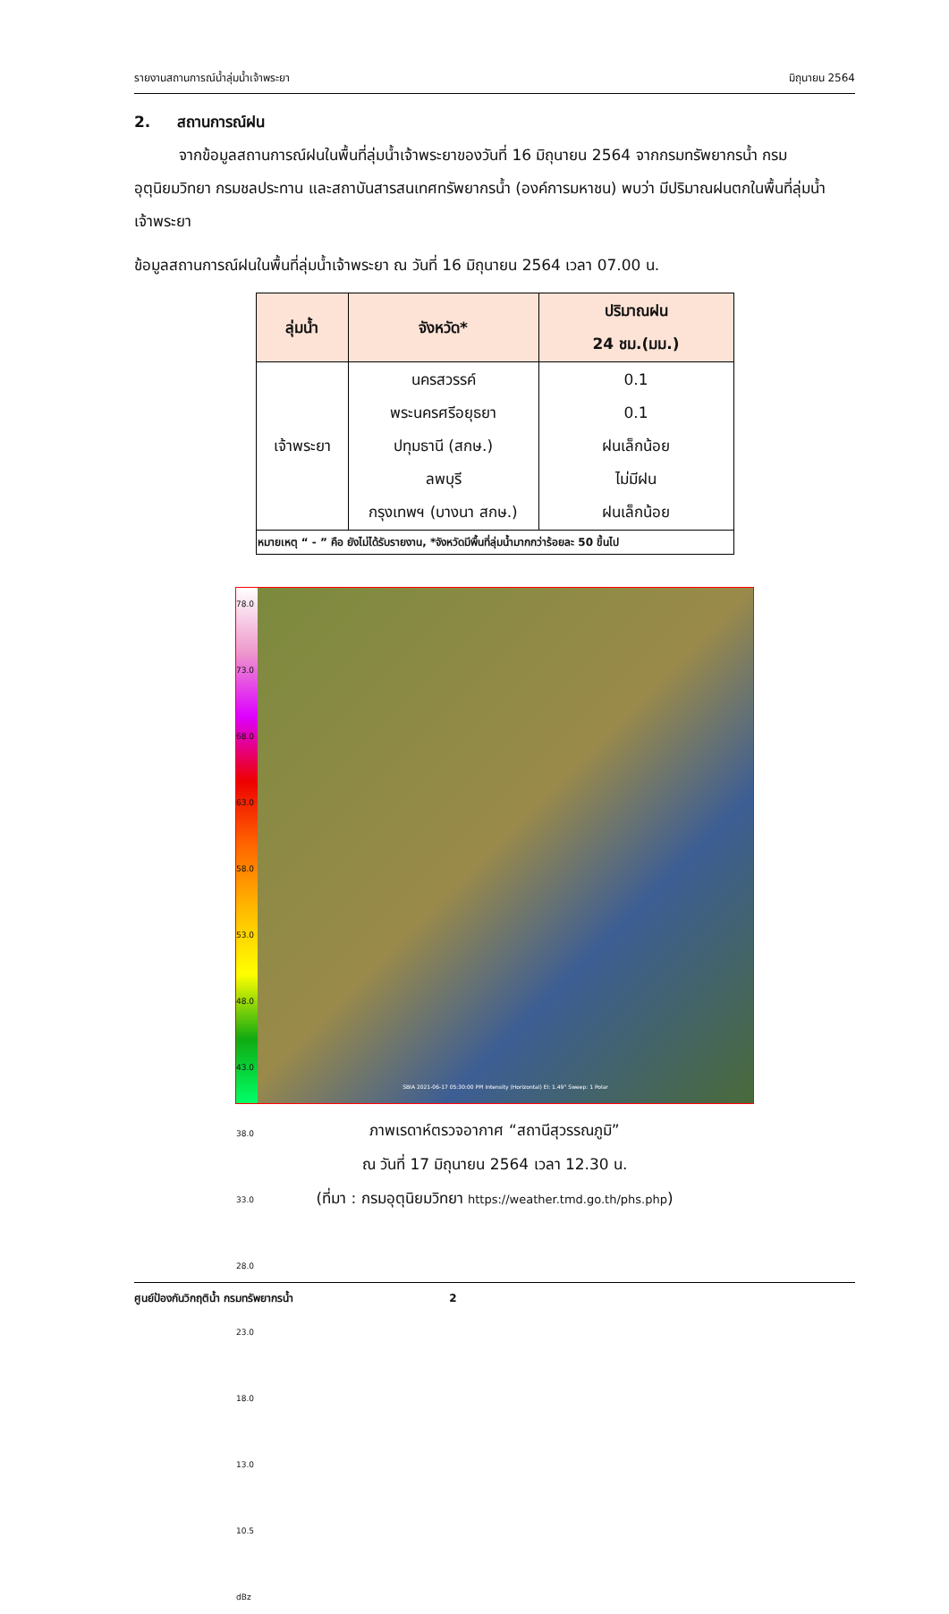รายงานสถานการณ์น้ำลุ่มน้ำเจ้าพระยา มิถุนายน 2564
2. สถานการณ์ฝน
จากข้อมูลสถานการณ์ฝนในพื้นที่ลุ่มน้ำเจ้าพระยาของวันที่ 16 มิถุนายน 2564 จากกรมทรัพยากรน้ำ กรมอุตุนิยมวิทยา กรมชลประทาน และสถาบันสารสนเทศทรัพยากรน้ำ (องค์การมหาชน) พบว่า มีปริมาณฝนตกในพื้นที่ลุ่มน้ำเจ้าพระยา
ข้อมูลสถานการณ์ฝนในพื้นที่ลุ่มน้ำเจ้าพระยา ณ วันที่ 16 มิถุนายน 2564 เวลา 07.00 น.
| ลุ่มน้ำ | จังหวัด* | ปริมาณฝน 24 ชม.(มม.) |
| --- | --- | --- |
| เจ้าพระยา | นครสวรรค์ พระนครศรีอยุธยา ปทุมธานี (สกษ.) ลพบุรี กรุงเทพฯ (บางนา สกษ.) | 0.1 0.1 ฝนเล็กน้อย ไม่มีฝน ฝนเล็กน้อย |
| หมายเหตุ “ - ” คือ ยังไม่ได้รับรายงาน, *จังหวัดมีพื้นที่ลุ่มน้ำมากกว่าร้อยละ 50 ขึ้นไป | | |
78.0
73.0
68.0
63.0
58.0
53.0
48.0
43.0
38.0
33.0
28.0
23.0
18.0
13.0
10.5
dBz
SBIA 2021-06-17 05:30:00 PPI Intensity (Horizontal) El: 1.49° Sweep: 1 Polar
ภาพเรดาห์ตรวจอากาศ “สถานีสุวรรณภูมิ”
ณ วันที่ 17 มิถุนายน 2564 เวลา 12.30 น.
(ที่มา : กรมอุตุนิยมวิทยา https://weather.tmd.go.th/phs.php)
ศูนย์ป้องกันวิกฤติน้ำ กรมทรัพยากรน้ำ 2